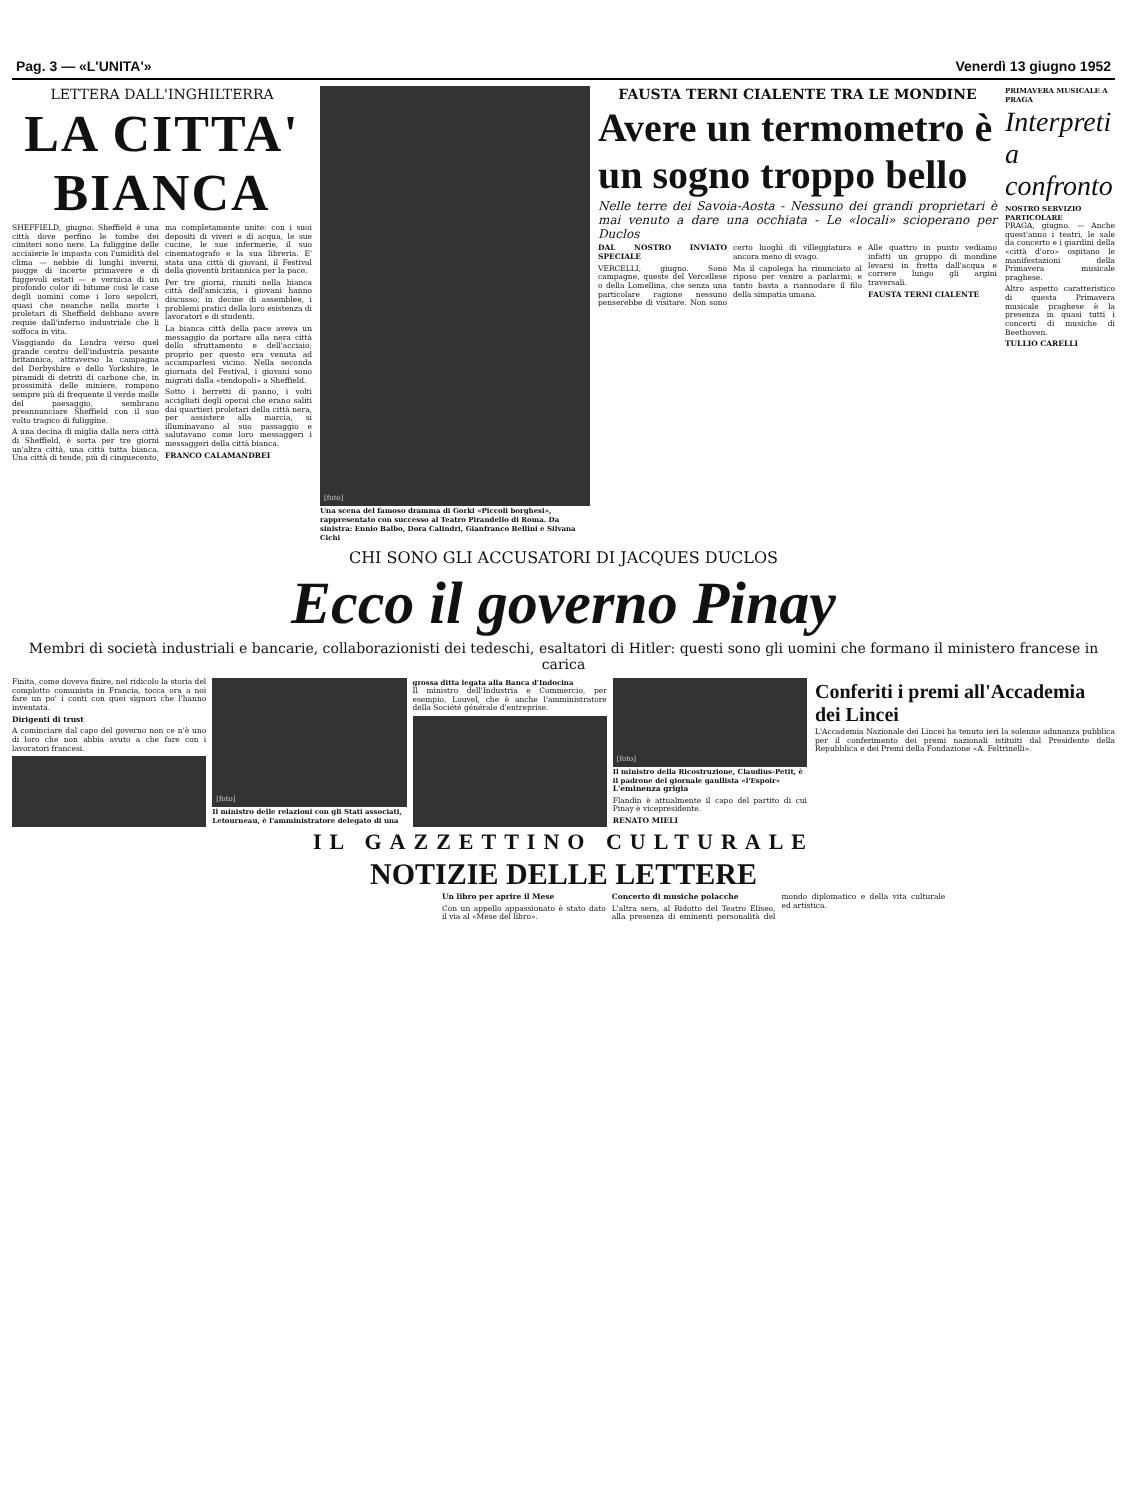Pag. 3 — «L'UNITA'» Venerdì 13 giugno 1952
LETTERA DALL'INGHILTERRA
LA CITTA' BIANCA
SHEFFIELD, giugno. Sheffield è una città dove perfino le tombe dei cimiteri sono nere. La fuliggine delle acciaierie le impasta con l'umidità del clima — nebbie di lunghi inverni, piogge di incerte primavere e di fuggevoli estati — e vernicia di un profondo color di bitume così le case degli uomini come i loro sepolcri, quasi che neanche nella morte i proletari di Sheffield debbano avere requie dall'inferno industriale che li soffoca in vita.
Viaggiando da Londra verso quel grande centro dell'industria pesante britannica, attraverso la campagna del Derbyshire e dello Yorkshire, le piramidi di detriti di carbone che, in prossimità delle miniere, rompono sempre più di frequente il verde molle del paesaggio, sembrano preannunciare Sheffield con il suo volto tragico di fuliggine.
A una decina di miglia dalla nera città di Sheffield, è sorta per tre giorni un'altra città, una città tutta bianca. Una città di tende, più di cinquecento, ma completamente unite: con i suoi depositi di viveri e di acqua, le sue cucine, le sue infermerie, il suo cinematografo e la sua libreria. E' stata una città di giovani, il Festival della gioventù britannica per la pace.
Per tre giorni, riuniti nella bianca città dell'amicizia, i giovani hanno discusso, in decine di assemblee, i problemi pratici della loro esistenza di lavoratori e di studenti.
La bianca città della pace aveva un messaggio da portare alla nera città dello sfruttamento e dell'acciaio; proprio per questo era venuta ad accamparlesi vicino. Nella seconda giornata del Festival, i giovani sono migrati dalla «tendopoli» a Sheffield.
Sotto i berretti di panno, i volti accigliati degli operai che erano saliti dai quartieri proletari della città nera, per assistere alla marcia, si illuminavano al suo passaggio e salutavano come loro messaggeri i messaggeri della città bianca.
FRANCO CALAMANDREI
[foto]
Una scena del famoso dramma di Gorki «Piccoli borghesi», rappresentato con successo al Teatro Pirandello di Roma. Da sinistra: Ennio Balbo, Dora Calindri, Gianfranco Bellini e Silvana Cichi
FAUSTA TERNI CIALENTE TRA LE MONDINE
Avere un termometro è un sogno troppo bello
Nelle terre dei Savoia-Aosta - Nessuno dei grandi proprietari è mai venuto a dare una occhiata - Le «locali» scioperano per Duclos
DAL NOSTRO INVIATO SPECIALE
VERCELLI, giugno. Sono campagne, queste del Vercellese o della Lomellina, che senza una particolare ragione nessuno penserebbe di visitare. Non sono certo luoghi di villeggiatura e ancora meno di svago.
Ma il capolega ha rinunciato al riposo per venire a parlarmi; e tanto basta a riannodare il filo della simpatia umana.
Alle quattro in punto vediamo infatti un gruppo di mondine levarsi in fretta dall'acqua e correre lungo gli argini traversali.
FAUSTA TERNI CIALENTE
PRIMAVERA MUSICALE A PRAGA
Interpreti a confronto
NOSTRO SERVIZIO PARTICOLARE
PRAGA, giugno. — Anche quest'anno i teatri, le sale da concerto e i giardini della «città d'oro» ospitano le manifestazioni della Primavera musicale praghese.
Altro aspetto caratteristico di questa Primavera musicale praghese è la presenza in quasi tutti i concerti di musiche di Beethoven.
TULLIO CARELLI
CHI SONO GLI ACCUSATORI DI JACQUES DUCLOS
Ecco il governo Pinay
Membri di società industriali e bancarie, collaborazionisti dei tedeschi, esaltatori di Hitler: questi sono gli uomini che formano il ministero francese in carica
Finita, come doveva finire, nel ridicolo la storia del complotto comunista in Francia, tocca ora a noi fare un po' i conti con quei signori che l'hanno inventata.
Dirigenti di trust
A cominciare dal capo del governo non ce n'è uno di loro che non abbia avuto a che fare con i lavoratori francesi.
[foto]
Il ministro delle relazioni con gli Stati associati, Letourneau, è l'amministratore delegato di una grossa ditta legata alla Banca d'Indocina
Il ministro dell'Industria e Commercio, per esempio, Louvel, che è anche l'amministratore della Société générale d'entreprise.
[foto]
Il ministro della Ricostruzione, Claudius-Petit, è il padrone del giornale gaullista «l'Espoir»
L'eminenza grigia
Flandin è attualmente il capo del partito di cui Pinay è vicepresidente.
RENATO MIELI
Conferiti i premi all'Accademia dei Lincei
L'Accademia Nazionale dei Lincei ha tenuto ieri la solenne adunanza pubblica per il conferimento dei premi nazionali istituiti dal Presidente della Repubblica e dei Premi della Fondazione «A. Feltrinelli».
IL GAZZETTINO CULTURALE
NOTIZIE DELLE LETTERE
Un libro per aprire il Mese
Con un appello appassionato è stato dato il via al «Mese del libro».
Concerto di musiche polacche
L'altra sera, al Ridotto del Teatro Eliseo, alla presenza di eminenti personalità del mondo diplomatico e della vita culturale ed artistica.